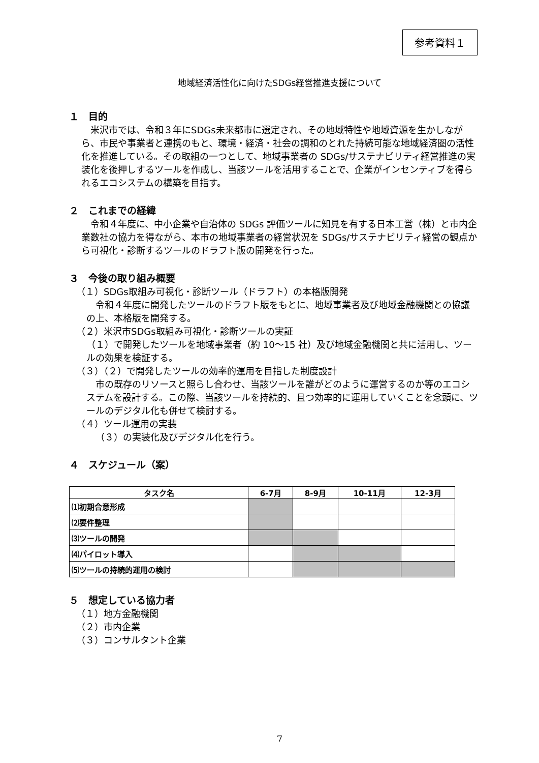参考資料１
地域経済活性化に向けたSDGs経営推進支援について
１　目的
米沢市では、令和３年にSDGs未来都市に選定され、その地域特性や地域資源を生かしながら、市民や事業者と連携のもと、環境・経済・社会の調和のとれた持続可能な地域経済圏の活性化を推進している。その取組の一つとして、地域事業者の SDGs/サステナビリティ経営推進の実装化を後押しするツールを作成し、当該ツールを活用することで、企業がインセンティブを得られるエコシステムの構築を目指す。
２　これまでの経緯
令和４年度に、中小企業や自治体の SDGs 評価ツールに知見を有する日本工営（株）と市内企業数社の協力を得ながら、本市の地域事業者の経営状況を SDGs/サステナビリティ経営の観点から可視化・診断するツールのドラフト版の開発を行った。
３　今後の取り組み概要
（１）SDGs取組み可視化・診断ツール（ドラフト）の本格版開発
令和４年度に開発したツールのドラフト版をもとに、地域事業者及び地域金融機関との協議の上、本格版を開発する。
（２）米沢市SDGs取組み可視化・診断ツールの実証
（１）で開発したツールを地域事業者（約 10～15 社）及び地域金融機関と共に活用し、ツールの効果を検証する。
（３）（２）で開発したツールの効率的運用を目指した制度設計
市の既存のリソースと照らし合わせ、当該ツールを誰がどのように運営するのか等のエコシステムを設計する。この際、当該ツールを持続的、且つ効率的に運用していくことを念頭に、ツールのデジタル化も併せて検討する。
（４）ツール運用の実装
（３）の実装化及びデジタル化を行う。
４　スケジュール（案）
| タスク名 | 6-7月 | 8-9月 | 10-11月 | 12-3月 |
| --- | --- | --- | --- | --- |
| ⑴初期合意形成 | | | | |
| ⑵要件整理 | | | | |
| ⑶ツールの開発 | | | | |
| ⑷パイロット導入 | | | | |
| ⑸ツールの持続的運用の検討 | | | | |
５　想定している協力者
（１）地方金融機関
（２）市内企業
（３）コンサルタント企業
7